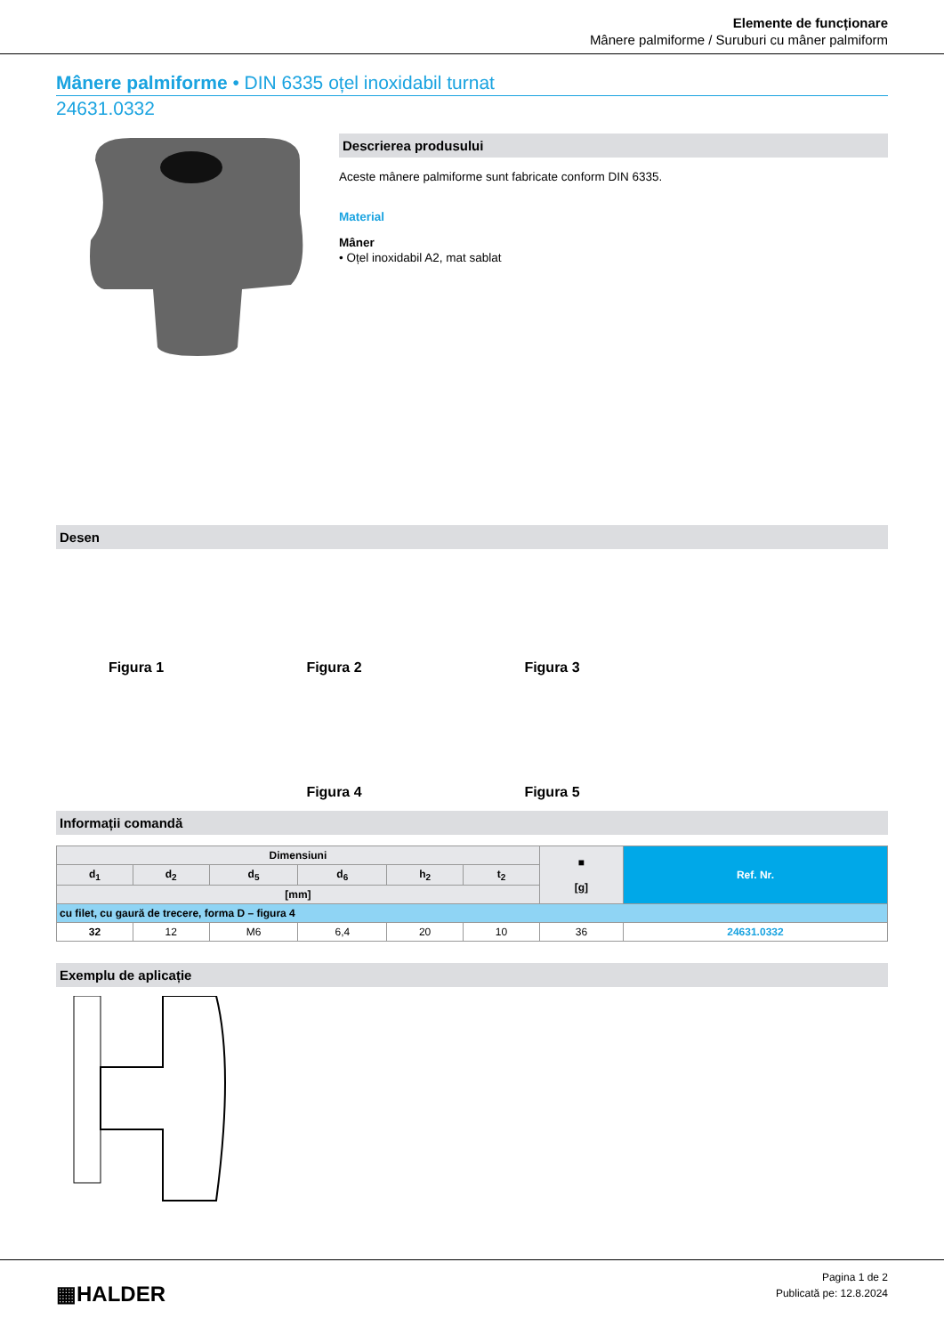Elemente de funcționare
Mânere palmiforme / Suruburi cu mâner palmiform
Mânere palmiforme • DIN 6335 oțel inoxidabil turnat
24631.0332
Descrierea produsului
Aceste mânere palmiforme sunt fabricate conform DIN 6335.
Material
Mâner
• Oțel inoxidabil A2, mat sablat
Desen
Figura 1
Figura 2
Figura 3
Figura 4
Figura 5
Informații comandă
| Dimensiuni | | | | | | ■ [g] | Ref. Nr. |
| --- | --- | --- | --- | --- | --- | --- | --- |
| d<sub>1</sub> | d<sub>2</sub> | d<sub>5</sub> | d<sub>6</sub> | h<sub>2</sub> | t<sub>2</sub> | | |
| [mm] | | | | | | | |
| cu filet, cu gaură de trecere, forma D – figura 4 | | | | | | | |
| 32 | 12 | M6 | 6,4 | 20 | 10 | 36 | 24631.0332 |
Exemplu de aplicație
▦HALDER
Pagina 1 de 2
Publicată pe: 12.8.2024